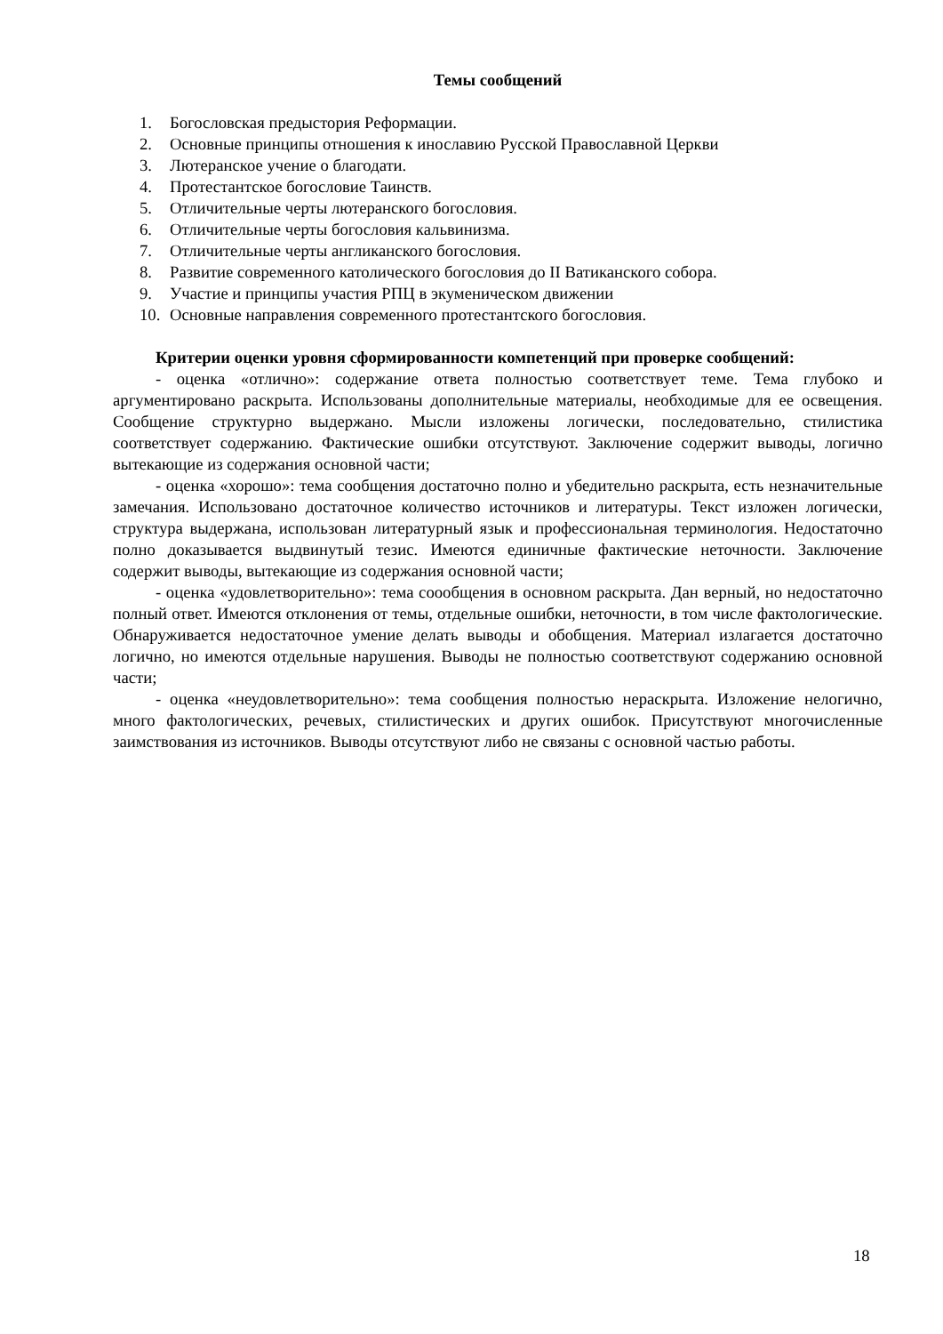Темы сообщений
1. Богословская предыстория Реформации.
2. Основные принципы отношения к инославию Русской Православной Церкви
3. Лютеранское учение о благодати.
4. Протестантское богословие Таинств.
5. Отличительные черты лютеранского богословия.
6. Отличительные черты богословия кальвинизма.
7. Отличительные черты англиканского богословия.
8. Развитие современного католического богословия до II Ватиканского собора.
9. Участие и принципы участия РПЦ в экуменическом движении
10. Основные направления современного протестантского богословия.
Критерии оценки уровня сформированности компетенций при проверке сообщений:
- оценка «отлично»: содержание ответа полностью соответствует теме. Тема глубоко и аргументировано раскрыта. Использованы дополнительные материалы, необходимые для ее освещения. Сообщение структурно выдержано. Мысли изложены логически, последовательно, стилистика соответствует содержанию. Фактические ошибки отсутствуют. Заключение содержит выводы, логично вытекающие из содержания основной части;
- оценка «хорошо»: тема сообщения достаточно полно и убедительно раскрыта, есть незначительные замечания. Использовано достаточное количество источников и литературы. Текст изложен логически, структура выдержана, использован литературный язык и профессиональная терминология. Недостаточно полно доказывается выдвинутый тезис. Имеются единичные фактические неточности. Заключение содержит выводы, вытекающие из содержания основной части;
- оценка «удовлетворительно»: тема сooобщения в основном раскрыта. Дан верный, но недостаточно полный ответ. Имеются отклонения от темы, отдельные ошибки, неточности, в том числе фактологические. Обнаруживается недостаточное умение делать выводы и обобщения. Материал излагается достаточно логично, но имеются отдельные нарушения. Выводы не полностью соответствуют содержанию основной части;
- оценка «неудовлетворительно»: тема сообщения полностью нераскрыта. Изложение нелогично, много фактологических, речевых, стилистических и других ошибок. Присутствуют многочисленные заимствования из источников. Выводы отсутствуют либо не связаны с основной частью работы.
18